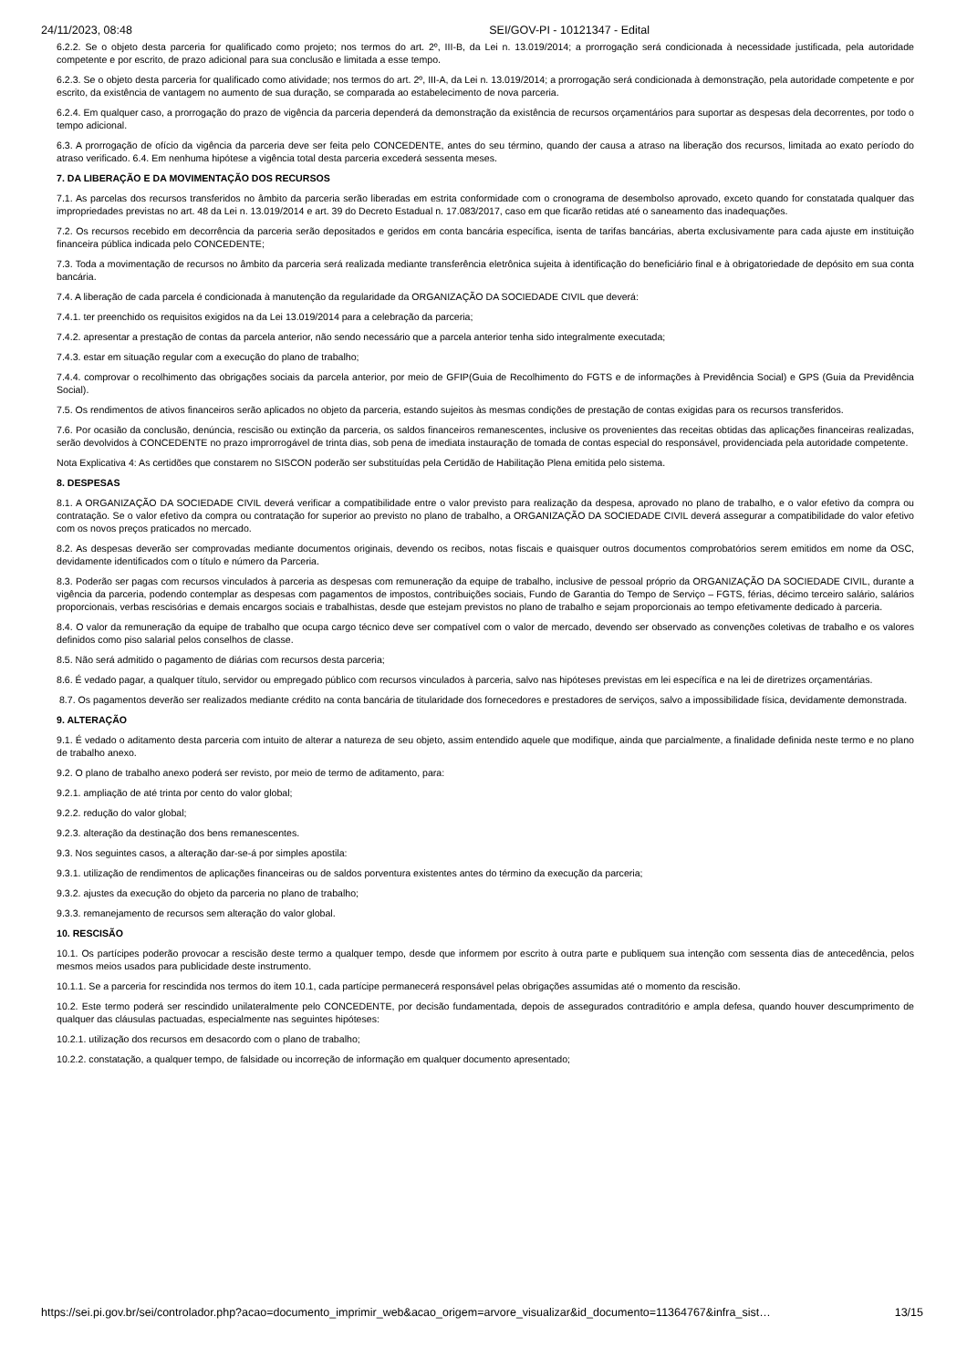24/11/2023, 08:48 SEI/GOV-PI - 10121347 - Edital
6.2.2. Se o objeto desta parceria for qualificado como projeto; nos termos do art. 2º, III-B, da Lei n. 13.019/2014; a prorrogação será condicionada à necessidade justificada, pela autoridade competente e por escrito, de prazo adicional para sua conclusão e limitada a esse tempo.
6.2.3. Se o objeto desta parceria for qualificado como atividade; nos termos do art. 2º, III-A, da Lei n. 13.019/2014; a prorrogação será condicionada à demonstração, pela autoridade competente e por escrito, da existência de vantagem no aumento de sua duração, se comparada ao estabelecimento de nova parceria.
6.2.4. Em qualquer caso, a prorrogação do prazo de vigência da parceria dependerá da demonstração da existência de recursos orçamentários para suportar as despesas dela decorrentes, por todo o tempo adicional.
6.3. A prorrogação de ofício da vigência da parceria deve ser feita pelo CONCEDENTE, antes do seu término, quando der causa a atraso na liberação dos recursos, limitada ao exato período do atraso verificado. 6.4. Em nenhuma hipótese a vigência total desta parceria excederá sessenta meses.
7. DA LIBERAÇÃO E DA MOVIMENTAÇÃO DOS RECURSOS
7.1. As parcelas dos recursos transferidos no âmbito da parceria serão liberadas em estrita conformidade com o cronograma de desembolso aprovado, exceto quando for constatada qualquer das impropriedades previstas no art. 48 da Lei n. 13.019/2014 e art. 39 do Decreto Estadual n. 17.083/2017, caso em que ficarão retidas até o saneamento das inadequações.
7.2. Os recursos recebido em decorrência da parceria serão depositados e geridos em conta bancária específica, isenta de tarifas bancárias, aberta exclusivamente para cada ajuste em instituição financeira pública indicada pelo CONCEDENTE;
7.3. Toda a movimentação de recursos no âmbito da parceria será realizada mediante transferência eletrônica sujeita à identificação do beneficiário final e à obrigatoriedade de depósito em sua conta bancária.
7.4. A liberação de cada parcela é condicionada à manutenção da regularidade da ORGANIZAÇÃO DA SOCIEDADE CIVIL que deverá:
7.4.1. ter preenchido os requisitos exigidos na da Lei 13.019/2014 para a celebração da parceria;
7.4.2. apresentar a prestação de contas da parcela anterior, não sendo necessário que a parcela anterior tenha sido integralmente executada;
7.4.3. estar em situação regular com a execução do plano de trabalho;
7.4.4. comprovar o recolhimento das obrigações sociais da parcela anterior, por meio de GFIP(Guia de Recolhimento do FGTS e de informações à Previdência Social) e GPS (Guia da Previdência Social).
7.5. Os rendimentos de ativos financeiros serão aplicados no objeto da parceria, estando sujeitos às mesmas condições de prestação de contas exigidas para os recursos transferidos.
7.6. Por ocasião da conclusão, denúncia, rescisão ou extinção da parceria, os saldos financeiros remanescentes, inclusive os provenientes das receitas obtidas das aplicações financeiras realizadas, serão devolvidos à CONCEDENTE no prazo improrrogável de trinta dias, sob pena de imediata instauração de tomada de contas especial do responsável, providenciada pela autoridade competente.
Nota Explicativa 4: As certidões que constarem no SISCON poderão ser substituídas pela Certidão de Habilitação Plena emitida pelo sistema.
8. DESPESAS
8.1. A ORGANIZAÇÃO DA SOCIEDADE CIVIL deverá verificar a compatibilidade entre o valor previsto para realização da despesa, aprovado no plano de trabalho, e o valor efetivo da compra ou contratação. Se o valor efetivo da compra ou contratação for superior ao previsto no plano de trabalho, a ORGANIZAÇÃO DA SOCIEDADE CIVIL deverá assegurar a compatibilidade do valor efetivo com os novos preços praticados no mercado.
8.2. As despesas deverão ser comprovadas mediante documentos originais, devendo os recibos, notas fiscais e quaisquer outros documentos comprobatórios serem emitidos em nome da OSC, devidamente identificados com o título e número da Parceria.
8.3. Poderão ser pagas com recursos vinculados à parceria as despesas com remuneração da equipe de trabalho, inclusive de pessoal próprio da ORGANIZAÇÃO DA SOCIEDADE CIVIL, durante a vigência da parceria, podendo contemplar as despesas com pagamentos de impostos, contribuições sociais, Fundo de Garantia do Tempo de Serviço – FGTS, férias, décimo terceiro salário, salários proporcionais, verbas rescisórias e demais encargos sociais e trabalhistas, desde que estejam previstos no plano de trabalho e sejam proporcionais ao tempo efetivamente dedicado à parceria.
8.4. O valor da remuneração da equipe de trabalho que ocupa cargo técnico deve ser compatível com o valor de mercado, devendo ser observado as convenções coletivas de trabalho e os valores definidos como piso salarial pelos conselhos de classe.
8.5. Não será admitido o pagamento de diárias com recursos desta parceria;
8.6. É vedado pagar, a qualquer título, servidor ou empregado público com recursos vinculados à parceria, salvo nas hipóteses previstas em lei específica e na lei de diretrizes orçamentárias.
8.7. Os pagamentos deverão ser realizados mediante crédito na conta bancária de titularidade dos fornecedores e prestadores de serviços, salvo a impossibilidade física, devidamente demonstrada.
9. ALTERAÇÃO
9.1. É vedado o aditamento desta parceria com intuito de alterar a natureza de seu objeto, assim entendido aquele que modifique, ainda que parcialmente, a finalidade definida neste termo e no plano de trabalho anexo.
9.2. O plano de trabalho anexo poderá ser revisto, por meio de termo de aditamento, para:
9.2.1. ampliação de até trinta por cento do valor global;
9.2.2. redução do valor global;
9.2.3. alteração da destinação dos bens remanescentes.
9.3. Nos seguintes casos, a alteração dar-se-á por simples apostila:
9.3.1. utilização de rendimentos de aplicações financeiras ou de saldos porventura existentes antes do término da execução da parceria;
9.3.2. ajustes da execução do objeto da parceria no plano de trabalho;
9.3.3. remanejamento de recursos sem alteração do valor global.
10. RESCISÃO
10.1. Os partícipes poderão provocar a rescisão deste termo a qualquer tempo, desde que informem por escrito à outra parte e publiquem sua intenção com sessenta dias de antecedência, pelos mesmos meios usados para publicidade deste instrumento.
10.1.1. Se a parceria for rescindida nos termos do item 10.1, cada partícipe permanecerá responsável pelas obrigações assumidas até o momento da rescisão.
10.2. Este termo poderá ser rescindido unilateralmente pelo CONCEDENTE, por decisão fundamentada, depois de assegurados contraditório e ampla defesa, quando houver descumprimento de qualquer das cláusulas pactuadas, especialmente nas seguintes hipóteses:
10.2.1. utilização dos recursos em desacordo com o plano de trabalho;
10.2.2. constatação, a qualquer tempo, de falsidade ou incorreção de informação em qualquer documento apresentado;
https://sei.pi.gov.br/sei/controlador.php?acao=documento_imprimir_web&acao_origem=arvore_visualizar&id_documento=11364767&infra_sist… 13/15